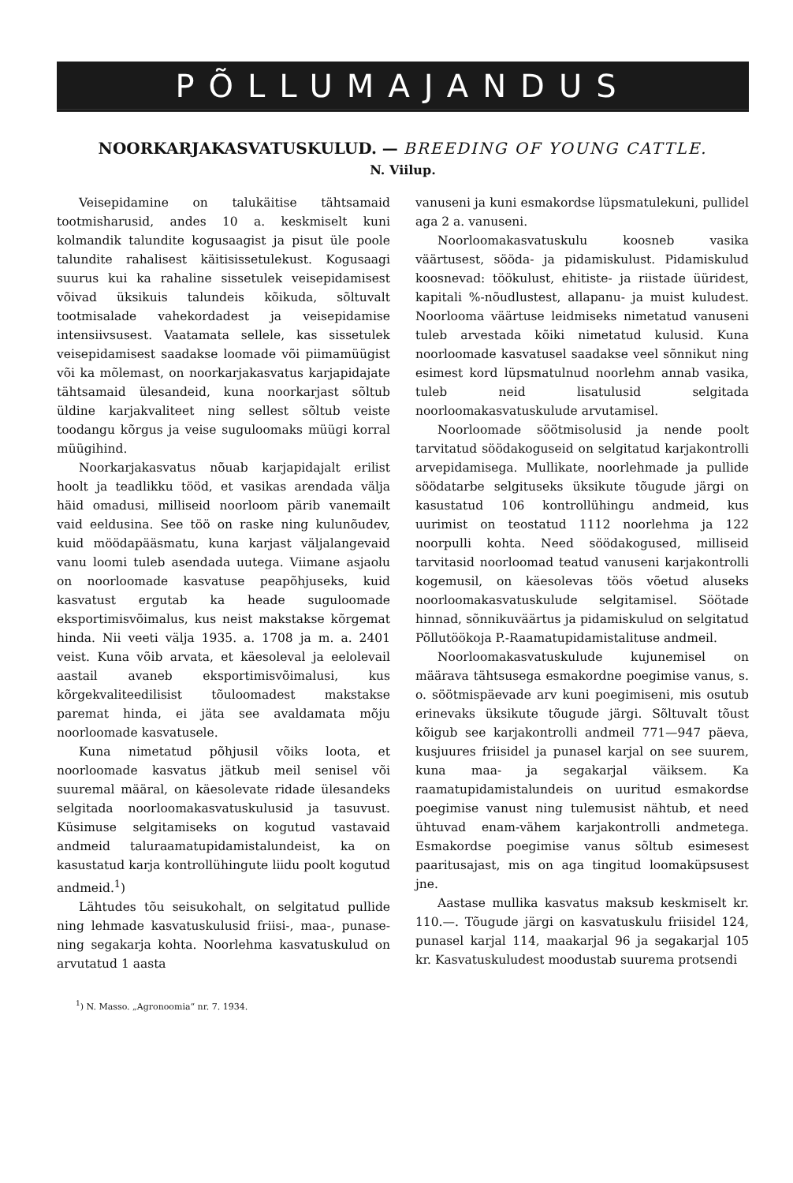PÕLLUMAJANDUS
NOORKARJAKASVATUSKULUD. — BREEDING OF YOUNG CATTLE.
N. Viilup.
Veisepidamine on talukäitise tähtsamaid tootmisharusid, andes 10 a. keskmiselt kuni kolmandik talundite kogusaagist ja pisut üle poole talundite rahalisest käitisissetulekust. Kogusaagi suurus kui ka rahaline sissetulek veisepidamisest võivad üksikuis talundeis kõikuda, sõltuvalt tootmisalade vahekordadest ja veisepidamise intensiivsusest. Vaatamata sellele, kas sissetulek veisepidamisest saadakse loomade või piimamüügist või ka mõlemast, on noorkarjakasvatus karjapidajate tähtsamaid ülesandeid, kuna noorkarjast sõltub üldine karjakvaliteet ning sellest sõltub veiste toodangu kõrgus ja veise suguloomaks müügi korral müügihind.
Noorkarjakasvatus nõuab karjapidajalt erilist hoolt ja teadlikku tööd, et vasikas arendada välja häid omadusi, milliseid noorloom pärib vanemailt vaid eeldusina. See töö on raske ning kulunõudev, kuid möödapääsmatu, kuna karjast väljalangevaid vanu loomi tuleb asendada uutega. Viimane asjaolu on noorloomade kasvatuse peapõhjuseks, kuid kasvatust ergutab ka heade suguloomade eksportimisvõimalus, kus neist makstakse kõrgemat hinda. Nii veeti välja 1935. a. 1708 ja m. a. 2401 veist. Kuna võib arvata, et käesoleval ja eelolevail aastail avaneb eksportimisvõimalusi, kus kõrgekvaliteedilisist tõuloomadest makstakse paremat hinda, ei jäta see avaldamata mõju noorloomade kasvatusele.
Kuna nimetatud põhjusil võiks loota, et noorloomade kasvatus jätkub meil senisel või suuremal määral, on käesolevate ridade ülesandeks selgitada noorloomakasvatuskulusid ja tasuvust. Küsimuse selgitamiseks on kogutud vastavaid andmeid taluraamatupidamistalundeist, ka on kasustatud karja kontrollühingute liidu poolt kogutud andmeid.<sup>1</sup>)
Lähtudes tõu seisukohalt, on selgitatud pullide ning lehmade kasvatuskulusid friisi-, maa-, punase- ning segakarja kohta. Noorlehma kasvatuskulud on arvutatud 1 aasta
<sup>1</sup>) N. Masso. „Agronoomia“ nr. 7. 1934.
vanuseni ja kuni esmakordse lüpsmatulekuni, pullidel aga 2 a. vanuseni.
Noorloomakasvatuskulu koosneb vasika väärtusest, sööda- ja pidamiskulust. Pidamiskulud koosnevad: töökulust, ehitiste- ja riistade üüridest, kapitali %-nõudlustest, allapanu- ja muist kuludest. Noorlooma väärtuse leidmiseks nimetatud vanuseni tuleb arvestada kõiki nimetatud kulusid. Kuna noorloomade kasvatusel saadakse veel sõnnikut ning esimest kord lüpsmatulnud noorlehm annab vasika, tuleb neid lisatulusid selgitada noorloomakasvatuskulude arvutamisel.
Noorloomade söötmisolusid ja nende poolt tarvitatud söödakoguseid on selgitatud karjakontrolli arvepidamisega. Mullikate, noorlehmade ja pullide söödatarbe selgituseks üksikute tõugude järgi on kasustatud 106 kontrollühingu andmeid, kus uurimist on teostatud 1112 noorlehma ja 122 noorpulli kohta. Need söödakogused, milliseid tarvitasid noorloomad teatud vanuseni karjakontrolli kogemusil, on käesolevas töös võetud aluseks noorloomakasvatuskulude selgitamisel. Söötade hinnad, sõnnikuväärtus ja pidamiskulud on selgitatud Põllutöökoja P.-Raamatupidamistalituse andmeil.
Noorloomakasvatuskulude kujunemisel on määrava tähtsusega esmakordne poegimise vanus, s. o. söötmispäevade arv kuni poegimiseni, mis osutub erinevaks üksikute tõugude järgi. Sõltuvalt tõust kõigub see karjakontrolli andmeil 771—947 päeva, kusjuures friisidel ja punasel karjal on see suurem, kuna maa- ja segakarjal väiksem. Ka raamatupidamistalundeis on uuritud esmakordse poegimise vanust ning tulemusist nähtub, et need ühtuvad enam-vähem karjakontrolli andmetega. Esmakordse poegimise vanus sõltub esimesest paaritusajast, mis on aga tingitud loomaküpsusest jne.
Aastase mullika kasvatus maksub keskmiselt kr. 110.—. Tõugude järgi on kasvatuskulu friisidel 124, punasel karjal 114, maakarjal 96 ja segakarjal 105 kr. Kasvatuskuludest moodustab suurema protsendi